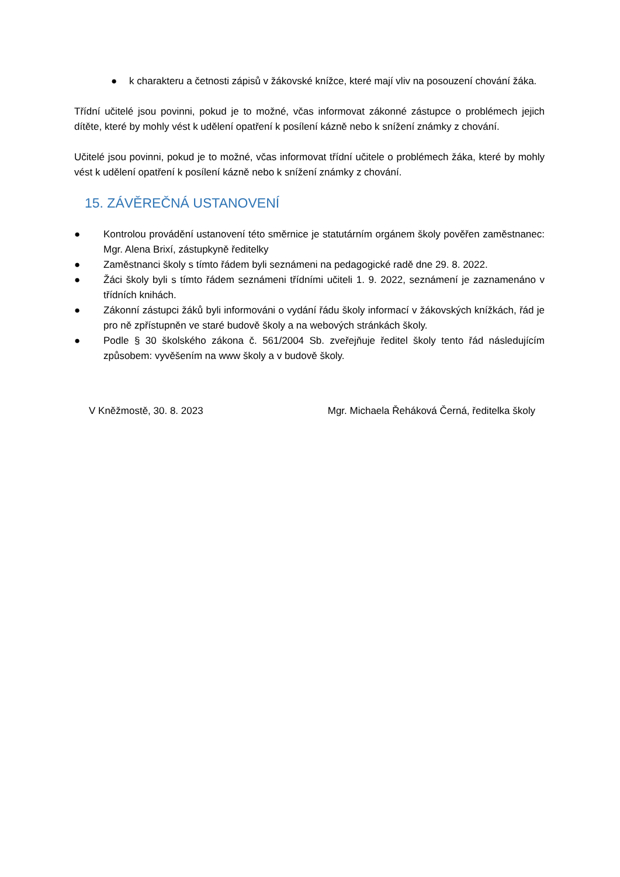● k charakteru a četnosti zápisů v žákovské knížce, které mají vliv na posouzení chování žáka.
Třídní učitelé jsou povinni, pokud je to možné, včas informovat zákonné zástupce o problémech jejich dítěte, které by mohly vést k udělení opatření k posílení kázně nebo k snížení známky z chování.
Učitelé jsou povinni, pokud je to možné, včas informovat třídní učitele o problémech žáka, které by mohly vést k udělení opatření k posílení kázně nebo k snížení známky z chování.
15. ZÁVĚREČNÁ USTANOVENÍ
● Kontrolou provádění ustanovení této směrnice je statutárním orgánem školy pověřen zaměstnanec: Mgr. Alena Brixí, zástupkyně ředitelky
● Zaměstnanci školy s tímto řádem byli seznámeni na pedagogické radě dne 29. 8. 2022.
● Žáci školy byli s tímto řádem seznámeni třídními učiteli 1. 9. 2022, seznámení je zaznamenáno v třídních knihách.
● Zákonní zástupci žáků byli informováni o vydání řádu školy informací v žákovských knížkách, řád je pro ně zpřístupněn ve staré budově školy a na webových stránkách školy.
● Podle § 30 školského zákona č. 561/2004 Sb. zveřejňuje ředitel školy tento řád následujícím způsobem: vyvěšením na www školy a v budově školy.
V Kněžmostě, 30. 8. 2023 Mgr. Michaela Řeháková Černá, ředitelka školy